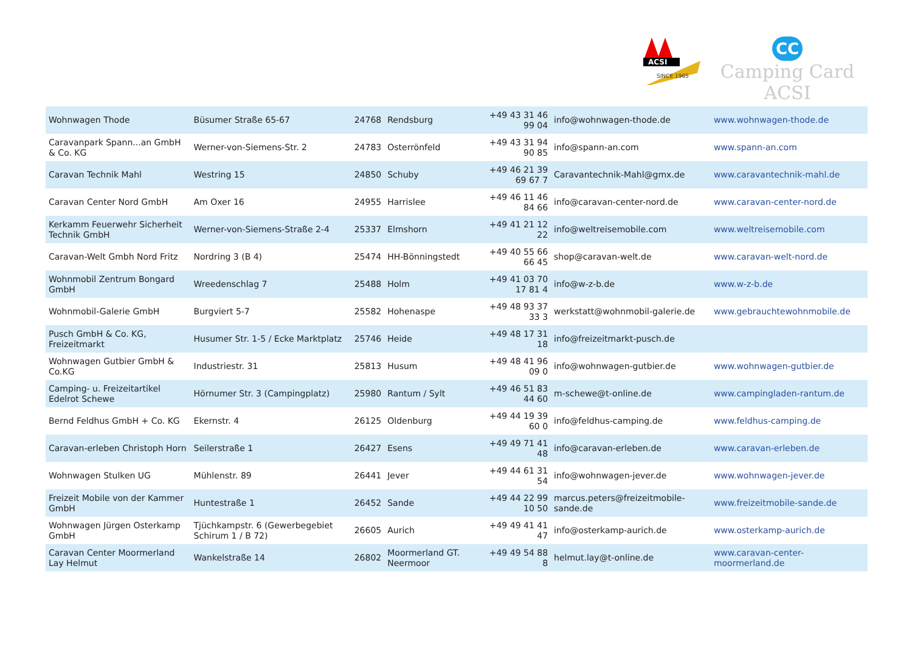ACSI
SINCE 1965
CC
Camping Card ACSI
| Wohnwagen Thode | Büsumer Straße 65-67 | 24768 | Rendsburg | +49 43 31 46 99 04 | info@wohnwagen-thode.de | www.wohnwagen-thode.de |
| Caravanpark Spann...an GmbH & Co. KG | Werner-von-Siemens-Str. 2 | 24783 | Osterrönfeld | +49 43 31 94 90 85 | info@spann-an.com | www.spann-an.com |
| Caravan Technik Mahl | Westring 15 | 24850 | Schuby | +49 46 21 39 69 67 7 | Caravantechnik-Mahl@gmx.de | www.caravantechnik-mahl.de |
| Caravan Center Nord GmbH | Am Oxer 16 | 24955 | Harrislee | +49 46 11 46 84 66 | info@caravan-center-nord.de | www.caravan-center-nord.de |
| Kerkamm Feuerwehr Sicherheit Technik GmbH | Werner-von-Siemens-Straße 2-4 | 25337 | Elmshorn | +49 41 21 12 22 | info@weltreisemobile.com | www.weltreisemobile.com |
| Caravan-Welt Gmbh Nord Fritz | Nordring 3 (B 4) | 25474 | HH-Bönningstedt | +49 40 55 66 66 45 | shop@caravan-welt.de | www.caravan-welt-nord.de |
| Wohnmobil Zentrum Bongard GmbH | Wreedenschlag 7 | 25488 | Holm | +49 41 03 70 17 81 4 | info@w-z-b.de | www.w-z-b.de |
| Wohnmobil-Galerie GmbH | Burgviert 5-7 | 25582 | Hohenaspe | +49 48 93 37 33 3 | werkstatt@wohnmobil-galerie.de | www.gebrauchtewohnmobile.de |
| Pusch GmbH & Co. KG, Freizeitmarkt | Husumer Str. 1-5 / Ecke Marktplatz | 25746 | Heide | +49 48 17 31 18 | info@freizeitmarkt-pusch.de | |
| Wohnwagen Gutbier GmbH & Co.KG | Industriestr. 31 | 25813 | Husum | +49 48 41 96 09 0 | info@wohnwagen-gutbier.de | www.wohnwagen-gutbier.de |
| Camping- u. Freizeitartikel Edelrot Schewe | Hörnumer Str. 3 (Campingplatz) | 25980 | Rantum / Sylt | +49 46 51 83 44 60 | m-schewe@t-online.de | www.campingladen-rantum.de |
| Bernd Feldhus GmbH + Co. KG | Ekernstr. 4 | 26125 | Oldenburg | +49 44 19 39 60 0 | info@feldhus-camping.de | www.feldhus-camping.de |
| Caravan-erleben Christoph Horn | Seilerstraße 1 | 26427 | Esens | +49 49 71 41 48 | info@caravan-erleben.de | www.caravan-erleben.de |
| Wohnwagen Stulken UG | Mühlenstr. 89 | 26441 | Jever | +49 44 61 31 54 | info@wohnwagen-jever.de | www.wohnwagen-jever.de |
| Freizeit Mobile von der Kammer GmbH | Huntestraße 1 | 26452 | Sande | +49 44 22 99 10 50 | marcus.peters@freizeitmobile-sande.de | www.freizeitmobile-sande.de |
| Wohnwagen Jürgen Osterkamp GmbH | Tjüchkampstr. 6 (Gewerbegebiet Schirum 1 / B 72) | 26605 | Aurich | +49 49 41 41 47 | info@osterkamp-aurich.de | www.osterkamp-aurich.de |
| Caravan Center Moormerland Lay Helmut | Wankelstraße 14 | 26802 | Moormerland GT. Neermoor | +49 49 54 88 8 | helmut.lay@t-online.de | www.caravan-center-moormerland.de |